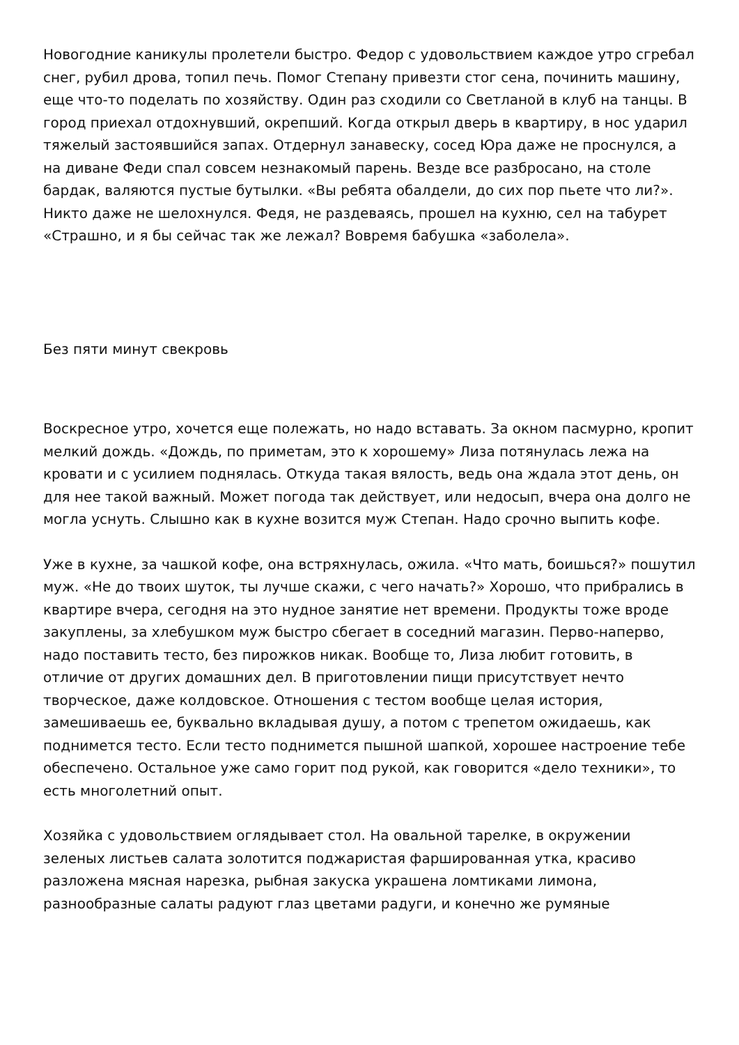Новогодние каникулы пролетели быстро. Федор с удовольствием каждое утро сгребал снег, рубил дрова, топил печь. Помог Степану привезти стог сена, починить машину, еще что-то поделать по хозяйству. Один раз сходили со Светланой в клуб на танцы. В город приехал отдохнувший, окрепший. Когда открыл дверь в квартиру, в нос ударил тяжелый застоявшийся запах. Отдернул занавеску, сосед Юра даже не проснулся, а на диване Феди спал совсем незнакомый парень. Везде все разбросано, на столе бардак, валяются пустые бутылки. «Вы ребята обалдели, до сих пор пьете что ли?». Никто даже не шелохнулся. Федя, не раздеваясь, прошел на кухню, сел на табурет «Страшно, и я бы сейчас так же лежал? Вовремя бабушка «заболела».
Без пяти минут свекровь
Воскресное утро, хочется еще полежать, но надо вставать. За окном пасмурно, кропит мелкий дождь. «Дождь, по приметам, это к хорошему» Лиза потянулась лежа на кровати и с усилием поднялась. Откуда такая вялость, ведь она ждала этот день, он для нее такой важный. Может погода так действует, или недосып, вчера она долго не могла уснуть. Слышно как в кухне возится муж Степан. Надо срочно выпить кофе.
Уже в кухне, за чашкой кофе, она встряхнулась, ожила. «Что мать, боишься?» пошутил муж. «Не до твоих шуток, ты лучше скажи, с чего начать?» Хорошо, что прибрались в квартире вчера, сегодня на это нудное занятие нет времени. Продукты тоже вроде закуплены, за хлебушком муж быстро сбегает в соседний магазин. Перво-наперво, надо поставить тесто, без пирожков никак. Вообще то, Лиза любит готовить, в отличие от других домашних дел. В приготовлении пищи присутствует нечто творческое, даже колдовское. Отношения с тестом вообще целая история, замешиваешь ее, буквально вкладывая душу, а потом с трепетом ожидаешь, как поднимется тесто. Если тесто поднимется пышной шапкой, хорошее настроение тебе обеспечено. Остальное уже само горит под рукой, как говорится «дело техники», то есть многолетний опыт.
Хозяйка с удовольствием оглядывает стол. На овальной тарелке, в окружении зеленых листьев салата золотится поджаристая фаршированная утка, красиво разложена мясная нарезка, рыбная закуска украшена ломтиками лимона, разнообразные салаты радуют глаз цветами радуги, и конечно же румяные